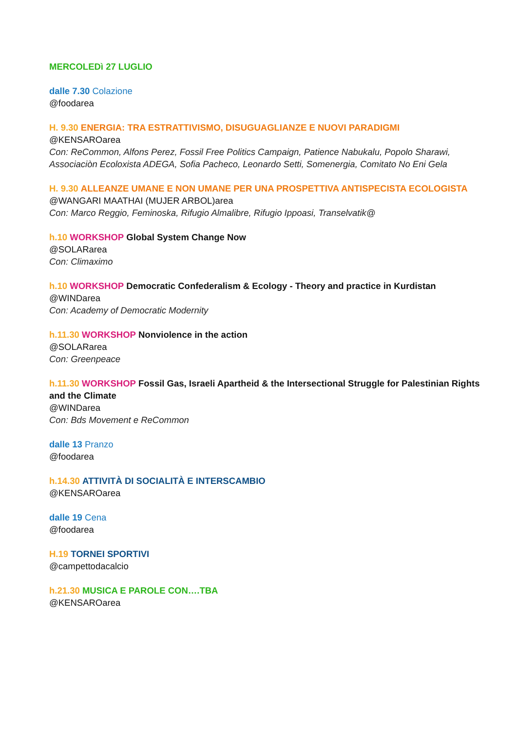MERCOLEDì 27 LUGLIO
dalle 7.30 Colazione
@foodarea
H. 9.30 ENERGIA: TRA ESTRATTIVISMO, DISUGUAGLIANZE E NUOVI PARADIGMI
@KENSAROarea
Con: ReCommon, Alfons Perez, Fossil Free Politics Campaign, Patience Nabukalu, Popolo Sharawi, Associaciòn Ecoloxista ADEGA, Sofia Pacheco, Leonardo Setti, Somenergia, Comitato No Eni Gela
H. 9.30 ALLEANZE UMANE E NON UMANE PER UNA PROSPETTIVA ANTISPECISTA ECOLOGISTA
@WANGARI MAATHAI (MUJER ARBOL)area
Con: Marco Reggio, Feminoska, Rifugio Almalibre, Rifugio Ippoasi, Transelvatik@
h.10 WORKSHOP Global System Change Now
@SOLARarea
Con: Climaximo
h.10 WORKSHOP Democratic Confederalism & Ecology - Theory and practice in Kurdistan
@WINDarea
Con: Academy of Democratic Modernity
h.11.30 WORKSHOP Nonviolence in the action
@SOLARarea
Con: Greenpeace
h.11.30 WORKSHOP Fossil Gas, Israeli Apartheid & the Intersectional Struggle for Palestinian Rights and the Climate
@WINDarea
Con: Bds Movement e ReCommon
dalle 13 Pranzo
@foodarea
h.14.30 ATTIVITÀ DI SOCIALITÀ E INTERSCAMBIO
@KENSAROarea
dalle 19 Cena
@foodarea
H.19 TORNEI SPORTIVI
@campettodacalcio
h.21.30 MUSICA E PAROLE CON….TBA
@KENSAROarea